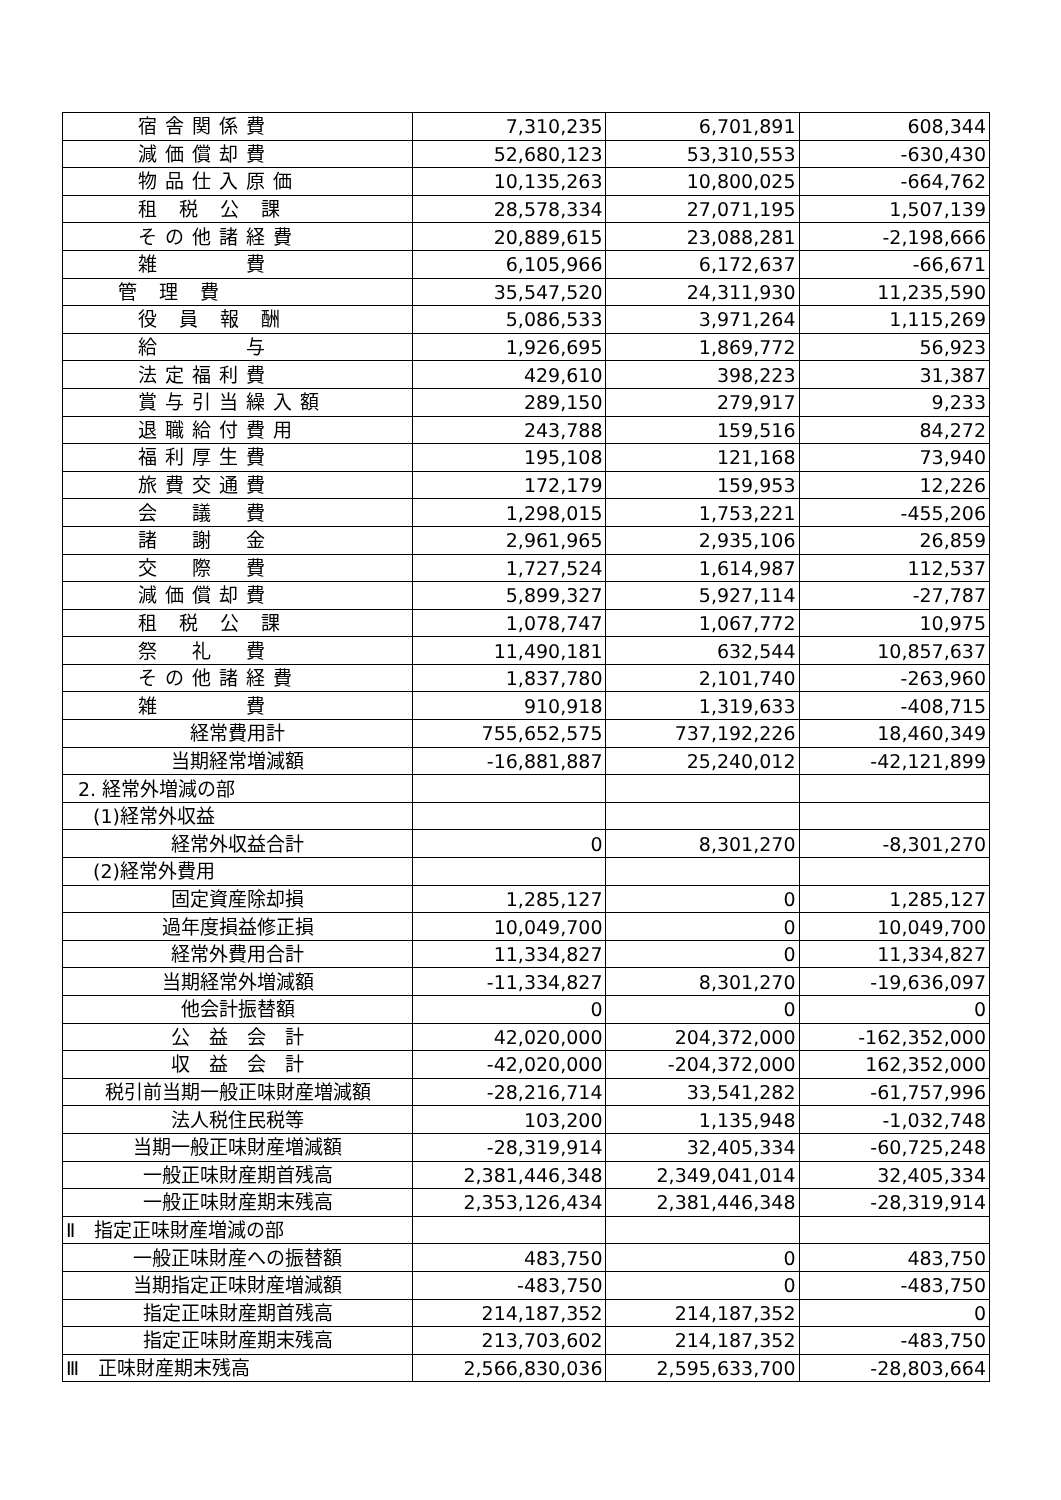| 宿舎関係費 | 7,310,235 | 6,701,891 | 608,344 |
| 減価償却費 | 52,680,123 | 53,310,553 | -630,430 |
| 物品仕入原価 | 10,135,263 | 10,800,025 | -664,762 |
| 租 税 公 課 | 28,578,334 | 27,071,195 | 1,507,139 |
| その他諸経費 | 20,889,615 | 23,088,281 | -2,198,666 |
| 雑 費 | 6,105,966 | 6,172,637 | -66,671 |
| 管 理 費 | 35,547,520 | 24,311,930 | 11,235,590 |
| 役 員 報 酬 | 5,086,533 | 3,971,264 | 1,115,269 |
| 給 与 | 1,926,695 | 1,869,772 | 56,923 |
| 法定福利費 | 429,610 | 398,223 | 31,387 |
| 賞与引当繰入額 | 289,150 | 279,917 | 9,233 |
| 退職給付費用 | 243,788 | 159,516 | 84,272 |
| 福利厚生費 | 195,108 | 121,168 | 73,940 |
| 旅費交通費 | 172,179 | 159,953 | 12,226 |
| 会 議 費 | 1,298,015 | 1,753,221 | -455,206 |
| 諸 謝 金 | 2,961,965 | 2,935,106 | 26,859 |
| 交 際 費 | 1,727,524 | 1,614,987 | 112,537 |
| 減価償却費 | 5,899,327 | 5,927,114 | -27,787 |
| 租 税 公 課 | 1,078,747 | 1,067,772 | 10,975 |
| 祭 礼 費 | 11,490,181 | 632,544 | 10,857,637 |
| その他諸経費 | 1,837,780 | 2,101,740 | -263,960 |
| 雑 費 | 910,918 | 1,319,633 | -408,715 |
| 経常費用計 | 755,652,575 | 737,192,226 | 18,460,349 |
| 当期経常増減額 | -16,881,887 | 25,240,012 | -42,121,899 |
| 2. 経常外増減の部 | | | |
| (1)経常外収益 | | | |
| 経常外収益合計 | 0 | 8,301,270 | -8,301,270 |
| (2)経常外費用 | | | |
| 固定資産除却損 | 1,285,127 | 0 | 1,285,127 |
| 過年度損益修正損 | 10,049,700 | 0 | 10,049,700 |
| 経常外費用合計 | 11,334,827 | 0 | 11,334,827 |
| 当期経常外増減額 | -11,334,827 | 8,301,270 | -19,636,097 |
| 他会計振替額 | 0 | 0 | 0 |
| 公 益 会 計 | 42,020,000 | 204,372,000 | -162,352,000 |
| 収 益 会 計 | -42,020,000 | -204,372,000 | 162,352,000 |
| 税引前当期一般正味財産増減額 | -28,216,714 | 33,541,282 | -61,757,996 |
| 法人税住民税等 | 103,200 | 1,135,948 | -1,032,748 |
| 当期一般正味財産増減額 | -28,319,914 | 32,405,334 | -60,725,248 |
| 一般正味財産期首残高 | 2,381,446,348 | 2,349,041,014 | 32,405,334 |
| 一般正味財産期末残高 | 2,353,126,434 | 2,381,446,348 | -28,319,914 |
| Ⅱ 指定正味財産増減の部 | | | |
| 一般正味財産への振替額 | 483,750 | 0 | 483,750 |
| 当期指定正味財産増減額 | -483,750 | 0 | -483,750 |
| 指定正味財産期首残高 | 214,187,352 | 214,187,352 | 0 |
| 指定正味財産期末残高 | 213,703,602 | 214,187,352 | -483,750 |
| Ⅲ 正味財産期末残高 | 2,566,830,036 | 2,595,633,700 | -28,803,664 |